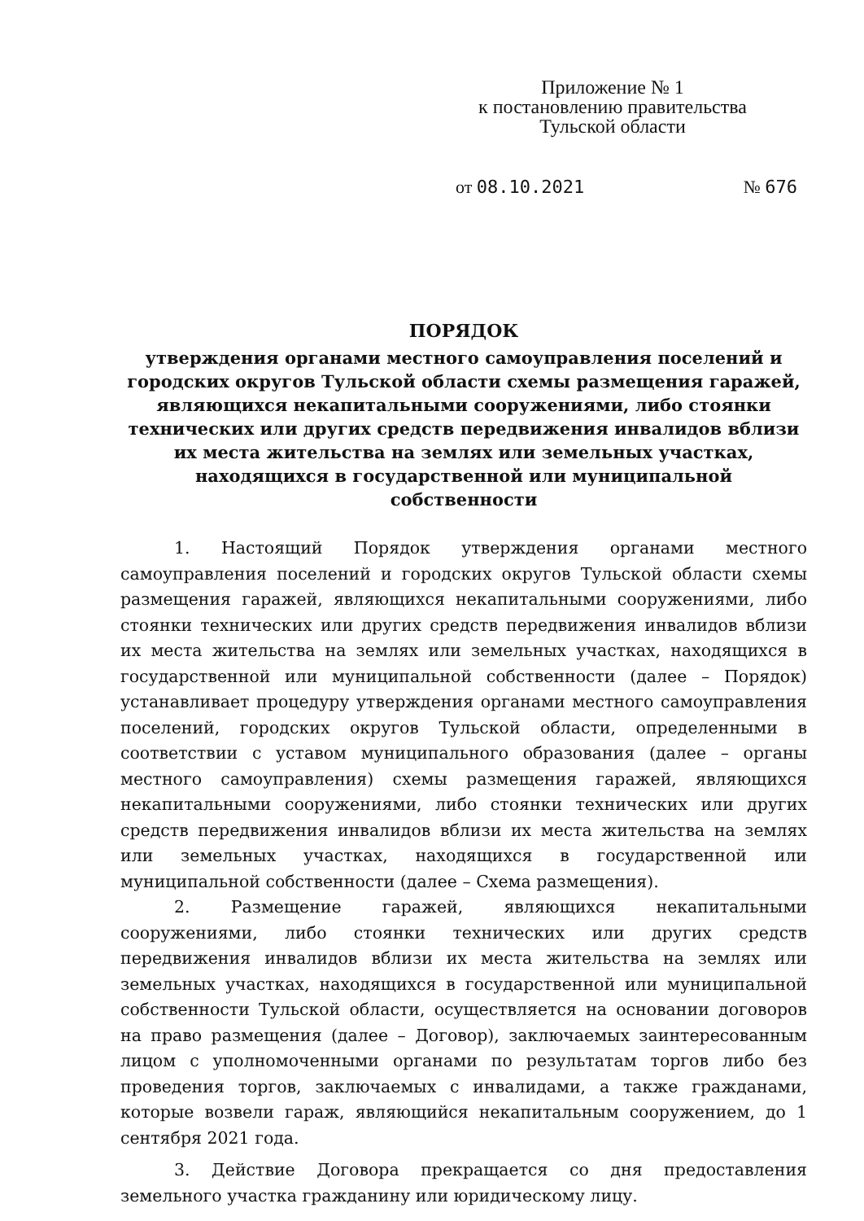Приложение № 1
к постановлению правительства
Тульской области
от 08.10.2021 № 676
ПОРЯДОК
утверждения органами местного самоуправления поселений и городских округов Тульской области схемы размещения гаражей, являющихся некапитальными сооружениями, либо стоянки технических или других средств передвижения инвалидов вблизи их места жительства на землях или земельных участках, находящихся в государственной или муниципальной собственности
1. Настоящий Порядок утверждения органами местного самоуправления поселений и городских округов Тульской области схемы размещения гаражей, являющихся некапитальными сооружениями, либо стоянки технических или других средств передвижения инвалидов вблизи их места жительства на землях или земельных участках, находящихся в государственной или муниципальной собственности (далее – Порядок) устанавливает процедуру утверждения органами местного самоуправления поселений, городских округов Тульской области, определенными в соответствии с уставом муниципального образования (далее – органы местного самоуправления) схемы размещения гаражей, являющихся некапитальными сооружениями, либо стоянки технических или других средств передвижения инвалидов вблизи их места жительства на землях или земельных участках, находящихся в государственной или муниципальной собственности (далее – Схема размещения).
2. Размещение гаражей, являющихся некапитальными сооружениями, либо стоянки технических или других средств передвижения инвалидов вблизи их места жительства на землях или земельных участках, находящихся в государственной или муниципальной собственности Тульской области, осуществляется на основании договоров на право размещения (далее – Договор), заключаемых заинтересованным лицом с уполномоченными органами по результатам торгов либо без проведения торгов, заключаемых с инвалидами, а также гражданами, которые возвели гараж, являющийся некапитальным сооружением, до 1 сентября 2021 года.
3. Действие Договора прекращается со дня предоставления земельного участка гражданину или юридическому лицу.